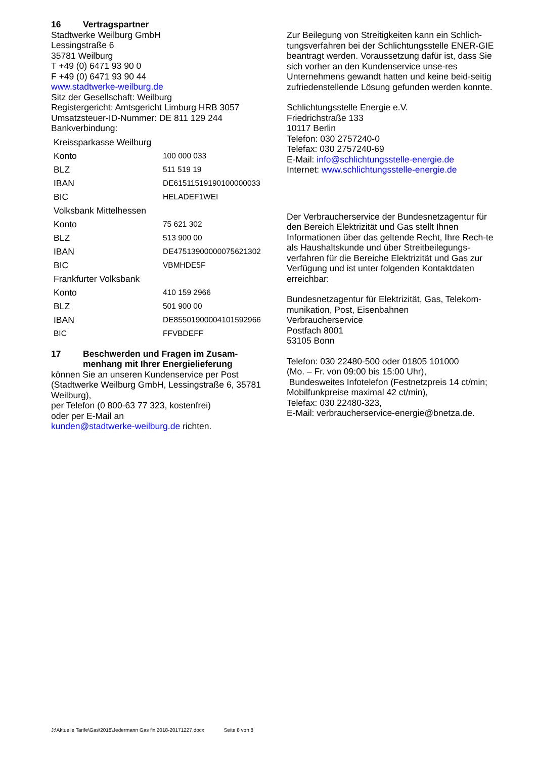16 Vertragspartner
Stadtwerke Weilburg GmbH
Lessingstraße 6
35781 Weilburg
T +49 (0) 6471 93 90 0
F +49 (0) 6471 93 90 44
www.stadtwerke-weilburg.de
Sitz der Gesellschaft: Weilburg
Registergericht: Amtsgericht Limburg HRB 3057
Umsatzsteuer-ID-Nummer: DE 811 129 244
Bankverbindung:
| Kreissparkasse Weilburg | |
| Konto | 100 000 033 |
| BLZ | 511 519 19 |
| IBAN | DE61511519190100000033 |
| BIC | HELADEF1WEI |
| Volksbank Mittelhessen | |
| Konto | 75 621 302 |
| BLZ | 513 900 00 |
| IBAN | DE47513900000075621302 |
| BIC | VBMHDE5F |
| Frankfurter Volksbank | |
| Konto | 410 159 2966 |
| BLZ | 501 900 00 |
| IBAN | DE85501900004101592966 |
| BIC | FFVBDEFF |
17 Beschwerden und Fragen im Zusam-
menhang mit Ihrer Energielieferung
können Sie an unseren Kundenservice per Post (Stadtwerke Weilburg GmbH, Lessingstraße 6, 35781 Weilburg),
per Telefon (0 800-63 77 323, kostenfrei)
oder per E-Mail an
kunden@stadtwerke-weilburg.de richten.
Zur Beilegung von Streitigkeiten kann ein Schlich-tungsverfahren bei der Schlichtungsstelle ENER-GIE beantragt werden. Voraussetzung dafür ist, dass Sie sich vorher an den Kundenservice unse-res Unternehmens gewandt hatten und keine beid-seitig zufriedenstellende Lösung gefunden werden konnte.
Schlichtungsstelle Energie e.V.
Friedrichstraße 133
10117 Berlin
Telefon: 030 2757240-0
Telefax: 030 2757240-69
E-Mail: info@schlichtungsstelle-energie.de
Internet: www.schlichtungsstelle-energie.de
Der Verbraucherservice der Bundesnetzagentur für den Bereich Elektrizität und Gas stellt Ihnen Informationen über das geltende Recht, Ihre Rech-te als Haushaltskunde und über Streitbeilegungs-verfahren für die Bereiche Elektrizität und Gas zur Verfügung und ist unter folgenden Kontaktdaten erreichbar:
Bundesnetzagentur für Elektrizität, Gas, Telekom-munikation, Post, Eisenbahnen
Verbraucherservice
Postfach 8001
53105 Bonn
Telefon: 030 22480-500 oder 01805 101000
(Mo. – Fr. von 09:00 bis 15:00 Uhr),
Bundesweites Infotelefon (Festnetzpreis 14 ct/min; Mobilfunkpreise maximal 42 ct/min),
Telefax: 030 22480-323,
E-Mail: verbraucherservice-energie@bnetza.de.
J:\Aktuelle Tarife\Gas\2018\Jedermann Gas fix 2018-20171227.docx Seite 8 von 8